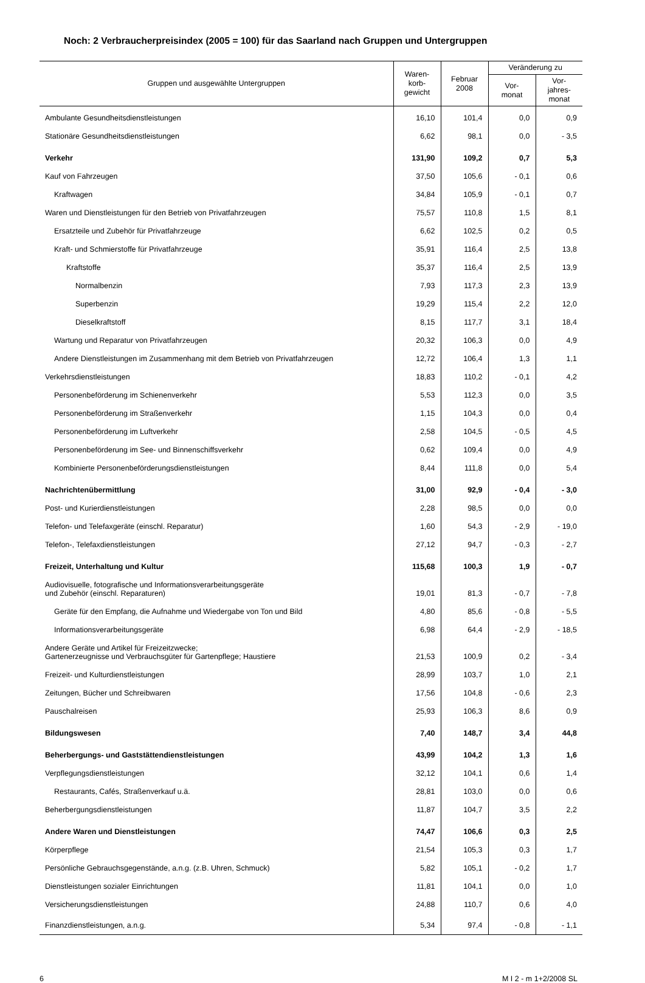Noch: 2 Verbraucherpreisindex (2005 = 100) für das Saarland nach Gruppen und Untergruppen
| Gruppen und ausgewählte Untergruppen | Waren- korb- gewicht | Februar 2008 | Veränderung zu | |
| --- | --- | --- | --- | --- |
| | | | Vor- monat | Vor- jahres- monat |
| Ambulante Gesundheitsdienstleistungen | 16,10 | 101,4 | 0,0 | 0,9 |
| Stationäre Gesundheitsdienstleistungen | 6,62 | 98,1 | 0,0 | - 3,5 |
| Verkehr | 131,90 | 109,2 | 0,7 | 5,3 |
| Kauf von Fahrzeugen | 37,50 | 105,6 | - 0,1 | 0,6 |
| Kraftwagen | 34,84 | 105,9 | - 0,1 | 0,7 |
| Waren und Dienstleistungen für den Betrieb von Privatfahrzeugen | 75,57 | 110,8 | 1,5 | 8,1 |
| Ersatzteile und Zubehör für Privatfahrzeuge | 6,62 | 102,5 | 0,2 | 0,5 |
| Kraft- und Schmierstoffe für Privatfahrzeuge | 35,91 | 116,4 | 2,5 | 13,8 |
| Kraftstoffe | 35,37 | 116,4 | 2,5 | 13,9 |
| Normalbenzin | 7,93 | 117,3 | 2,3 | 13,9 |
| Superbenzin | 19,29 | 115,4 | 2,2 | 12,0 |
| Dieselkraftstoff | 8,15 | 117,7 | 3,1 | 18,4 |
| Wartung und Reparatur von Privatfahrzeugen | 20,32 | 106,3 | 0,0 | 4,9 |
| Andere Dienstleistungen im Zusammenhang mit dem Betrieb von Privatfahrzeugen | 12,72 | 106,4 | 1,3 | 1,1 |
| Verkehrsdienstleistungen | 18,83 | 110,2 | - 0,1 | 4,2 |
| Personenbeförderung im Schienenverkehr | 5,53 | 112,3 | 0,0 | 3,5 |
| Personenbeförderung im Straßenverkehr | 1,15 | 104,3 | 0,0 | 0,4 |
| Personenbeförderung im Luftverkehr | 2,58 | 104,5 | - 0,5 | 4,5 |
| Personenbeförderung im See- und Binnenschiffsverkehr | 0,62 | 109,4 | 0,0 | 4,9 |
| Kombinierte Personenbeförderungsdienstleistungen | 8,44 | 111,8 | 0,0 | 5,4 |
| Nachrichtenübermittlung | 31,00 | 92,9 | - 0,4 | - 3,0 |
| Post- und Kurierdienstleistungen | 2,28 | 98,5 | 0,0 | 0,0 |
| Telefon- und Telefaxgeräte (einschl. Reparatur) | 1,60 | 54,3 | - 2,9 | - 19,0 |
| Telefon-, Telefaxdienstleistungen | 27,12 | 94,7 | - 0,3 | - 2,7 |
| Freizeit, Unterhaltung und Kultur | 115,68 | 100,3 | 1,9 | - 0,7 |
| Audiovisuelle, fotografische und Informationsverarbeitungsgeräte und Zubehör (einschl. Reparaturen) | 19,01 | 81,3 | - 0,7 | - 7,8 |
| Geräte für den Empfang, die Aufnahme und Wiedergabe von Ton und Bild | 4,80 | 85,6 | - 0,8 | - 5,5 |
| Informationsverarbeitungsgeräte | 6,98 | 64,4 | - 2,9 | - 18,5 |
| Andere Geräte und Artikel für Freizeitzwecke; Gartenerzeugnisse und Verbrauchsgüter für Gartenpflege; Haustiere | 21,53 | 100,9 | 0,2 | - 3,4 |
| Freizeit- und Kulturdienstleistungen | 28,99 | 103,7 | 1,0 | 2,1 |
| Zeitungen, Bücher und Schreibwaren | 17,56 | 104,8 | - 0,6 | 2,3 |
| Pauschalreisen | 25,93 | 106,3 | 8,6 | 0,9 |
| Bildungswesen | 7,40 | 148,7 | 3,4 | 44,8 |
| Beherbergungs- und Gaststättendienstleistungen | 43,99 | 104,2 | 1,3 | 1,6 |
| Verpflegungsdienstleistungen | 32,12 | 104,1 | 0,6 | 1,4 |
| Restaurants, Cafés, Straßenverkauf u.ä. | 28,81 | 103,0 | 0,0 | 0,6 |
| Beherbergungsdienstleistungen | 11,87 | 104,7 | 3,5 | 2,2 |
| Andere Waren und Dienstleistungen | 74,47 | 106,6 | 0,3 | 2,5 |
| Körperpflege | 21,54 | 105,3 | 0,3 | 1,7 |
| Persönliche Gebrauchsgegenstände, a.n.g. (z.B. Uhren, Schmuck) | 5,82 | 105,1 | - 0,2 | 1,7 |
| Dienstleistungen sozialer Einrichtungen | 11,81 | 104,1 | 0,0 | 1,0 |
| Versicherungsdienstleistungen | 24,88 | 110,7 | 0,6 | 4,0 |
| Finanzdienstleistungen, a.n.g. | 5,34 | 97,4 | - 0,8 | - 1,1 |
6 M I 2 - m 1+2/2008 SL